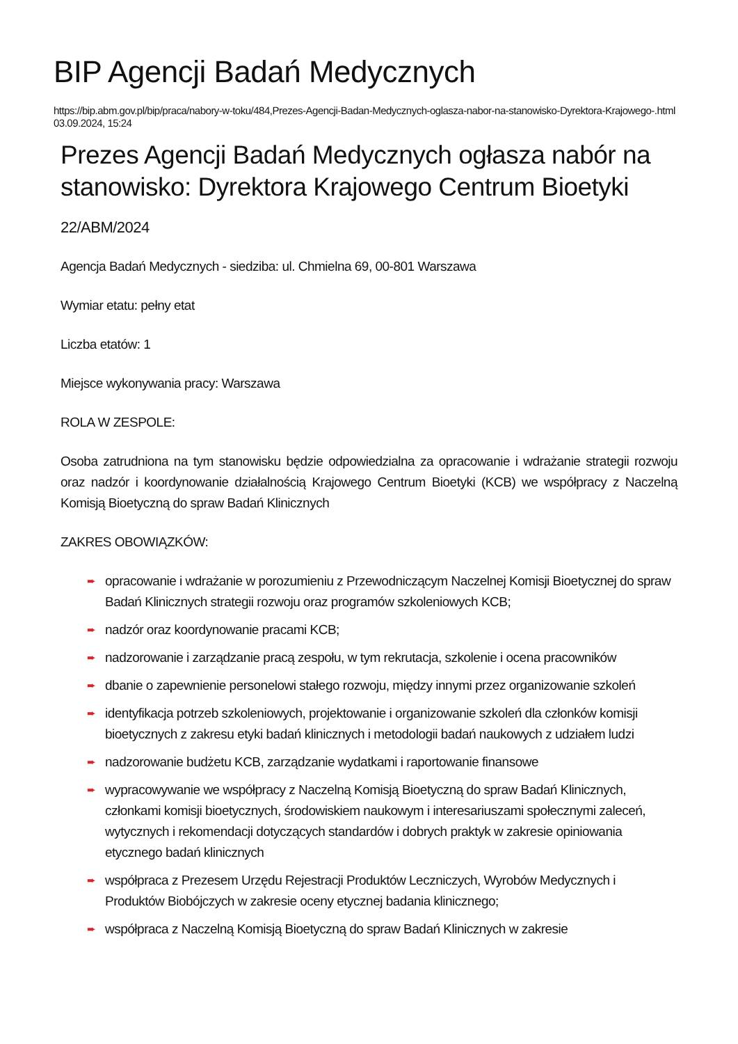BIP Agencji Badań Medycznych
https://bip.abm.gov.pl/bip/praca/nabory-w-toku/484,Prezes-Agencji-Badan-Medycznych-oglasza-nabor-na-stanowisko-Dyrektora-Krajowego-.html
03.09.2024, 15:24
Prezes Agencji Badań Medycznych ogłasza nabór na stanowisko: Dyrektora Krajowego Centrum Bioetyki
22/ABM/2024
Agencja Badań Medycznych - siedziba: ul. Chmielna 69, 00-801 Warszawa
Wymiar etatu: pełny etat
Liczba etatów: 1
Miejsce wykonywania pracy: Warszawa
ROLA W ZESPOLE:
Osoba zatrudniona na tym stanowisku będzie odpowiedzialna za opracowanie i wdrażanie strategii rozwoju oraz nadzór i koordynowanie działalnością Krajowego Centrum Bioetyki (KCB) we współpracy z Naczelną Komisją Bioetyczną do spraw Badań Klinicznych
ZAKRES OBOWIĄZKÓW:
➨ opracowanie i wdrażanie w porozumieniu z Przewodniczącym Naczelnej Komisji Bioetycznej do spraw Badań Klinicznych strategii rozwoju oraz programów szkoleniowych KCB;
➨ nadzór oraz koordynowanie pracami KCB;
➨ nadzorowanie i zarządzanie pracą zespołu, w tym rekrutacja, szkolenie i ocena pracowników
➨ dbanie o zapewnienie personelowi stałego rozwoju, między innymi przez organizowanie szkoleń
➨ identyfikacja potrzeb szkoleniowych, projektowanie i organizowanie szkoleń dla członków komisji bioetycznych z zakresu etyki badań klinicznych i metodologii badań naukowych z udziałem ludzi
➨ nadzorowanie budżetu KCB, zarządzanie wydatkami i raportowanie finansowe
➨ wypracowywanie we współpracy z Naczelną Komisją Bioetyczną do spraw Badań Klinicznych, członkami komisji bioetycznych, środowiskiem naukowym i interesariuszami społecznymi zaleceń, wytycznych i rekomendacji dotyczących standardów i dobrych praktyk w zakresie opiniowania etycznego badań klinicznych
➨ współpraca z Prezesem Urzędu Rejestracji Produktów Leczniczych, Wyrobów Medycznych i Produktów Biobójczych w zakresie oceny etycznej badania klinicznego;
➨ współpraca z Naczelną Komisją Bioetyczną do spraw Badań Klinicznych w zakresie